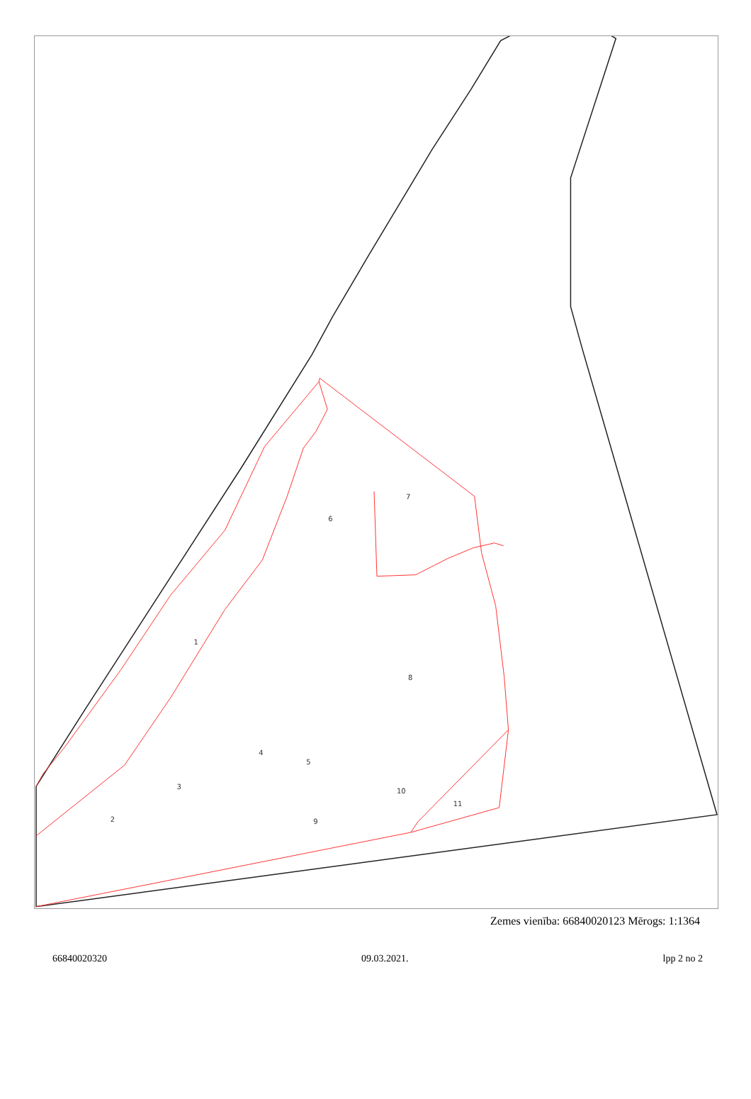1
2
3
4
5
6
7
8
9
10
11
Zemes vienība: 66840020123 Mērogs: 1:1364
66840020320 09.03.2021. lpp 2 no 2